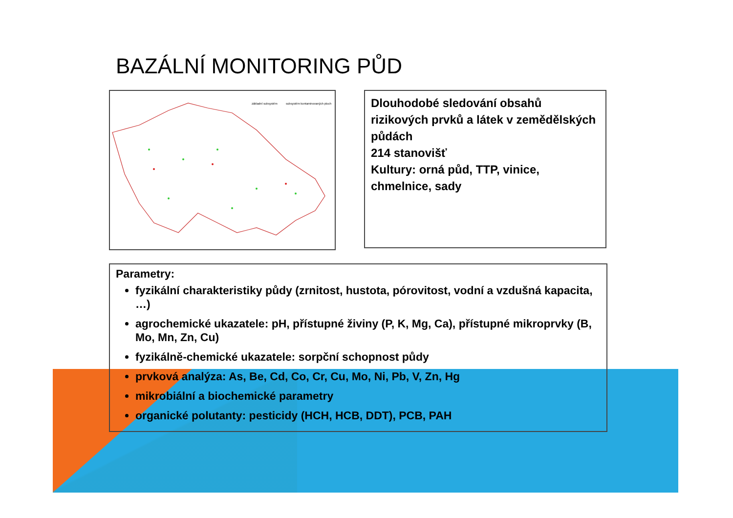BAZÁLNÍ MONITORING PŮD
základní subsystém
subsystém kontaminovaných ploch
Dlouhodobé sledování obsahů rizikových prvků a látek v zemědělských půdách
214 stanovišť
Kultury: orná půd, TTP, vinice, chmelnice, sady
Parametry:
fyzikální charakteristiky půdy (zrnitost, hustota, pórovitost, vodní a vzdušná kapacita, …)
agrochemické ukazatele: pH, přístupné živiny (P, K, Mg, Ca), přístupné mikroprvky (B, Mo, Mn, Zn, Cu)
fyzikálně-chemické ukazatele: sorpční schopnost půdy
prvková analýza: As, Be, Cd, Co, Cr, Cu, Mo, Ni, Pb, V, Zn, Hg
mikrobiální a biochemické parametry
organické polutanty: pesticidy (HCH, HCB, DDT), PCB, PAH